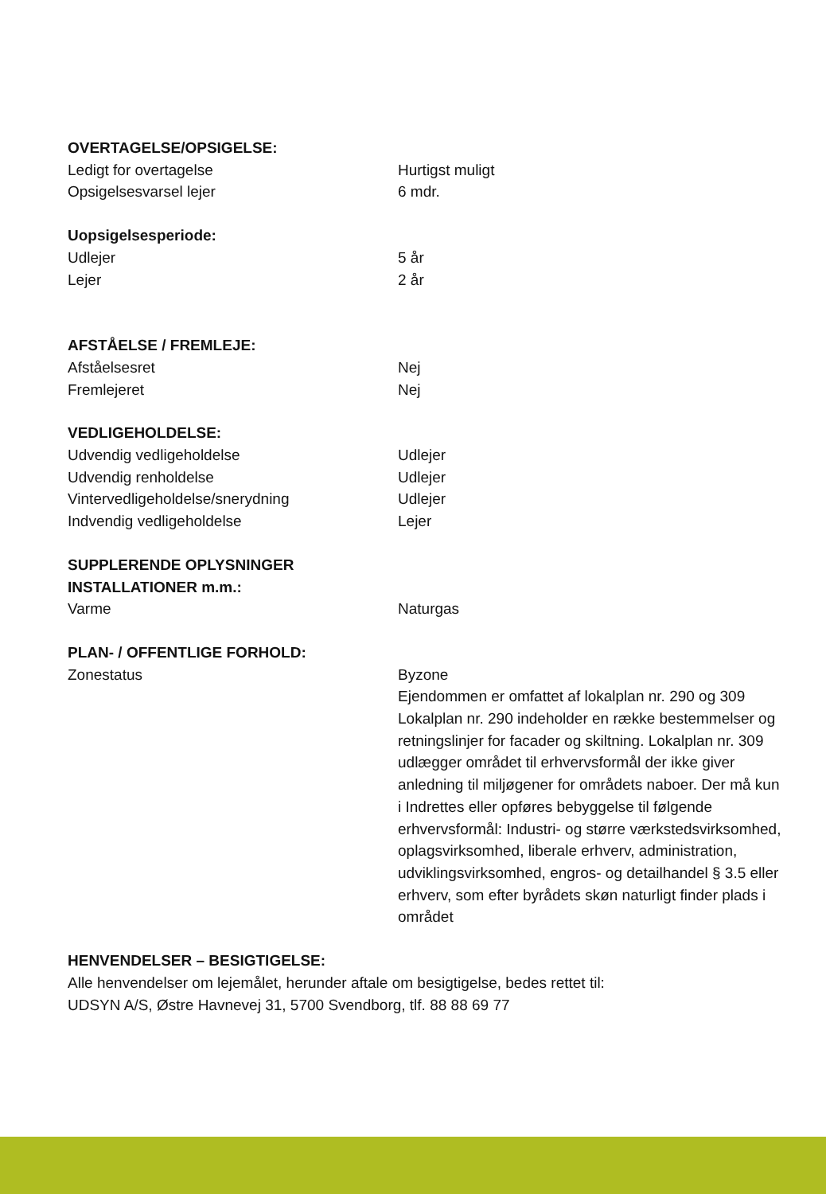| OVERTAGELSE/OPSIGELSE: | |
| --- | --- |
| Ledigt for overtagelse | Hurtigst muligt |
| Opsigelsesvarsel lejer | 6 mdr. |
| Uopsigelsesperiode: | |
| Udlejer | 5 år |
| Lejer | 2 år |
| AFSTÅELSE / FREMLEJE: | |
| Afståelsesret | Nej |
| Fremlejeret | Nej |
| VEDLIGEHOLDELSE: | |
| Udvendig vedligeholdelse | Udlejer |
| Udvendig renholdelse | Udlejer |
| Vintervedligeholdelse/snerydning | Udlejer |
| Indvendig vedligeholdelse | Lejer |
| SUPPLERENDE OPLYSNINGER INSTALLATIONER m.m.: | |
| Varme | Naturgas |
| PLAN- / OFFENTLIGE FORHOLD: | |
| Zonestatus | Byzone Ejendommen er omfattet af lokalplan nr. 290 og 309 Lokalplan nr. 290 indeholder en række bestemmelser og retningslinjer for facader og skiltning. Lokalplan nr. 309 udlægger området til erhvervsformål der ikke giver anledning til miljøgener for områdets naboer. Der må kun i Indrettes eller opføres bebyggelse til følgende erhvervsformål: Industri- og større værkstedsvirksomhed, oplagsvirksomhed, liberale erhverv, administration, udviklingsvirksomhed, engros- og detailhandel § 3.5 eller erhverv, som efter byrådets skøn naturligt finder plads i området |
HENVENDELSER – BESIGTIGELSE:
Alle henvendelser om lejemålet, herunder aftale om besigtigelse, bedes rettet til:
UDSYN A/S, Østre Havnevej 31, 5700 Svendborg, tlf. 88 88 69 77